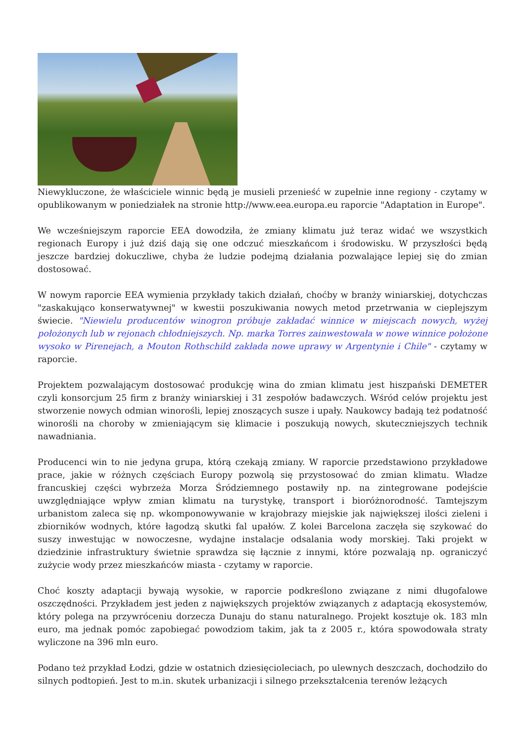Niewykluczone, że właściciele winnic będą je musieli przenieść w zupełnie inne regiony - czytamy w opublikowanym w poniedziałek na stronie http://www.eea.europa.eu raporcie "Adaptation in Europe".
We wcześniejszym raporcie EEA dowodziła, że zmiany klimatu już teraz widać we wszystkich regionach Europy i już dziś dają się one odczuć mieszkańcom i środowisku. W przyszłości będą jeszcze bardziej dokuczliwe, chyba że ludzie podejmą działania pozwalające lepiej się do zmian dostosować.
W nowym raporcie EEA wymienia przykłady takich działań, choćby w branży winiarskiej, dotychczas "zaskakująco konserwatywnej" w kwestii poszukiwania nowych metod przetrwania w cieplejszym świecie. "Niewielu producentów winogron próbuje zakładać winnice w miejscach nowych, wyżej położonych lub w rejonach chłodniejszych. Np. marka Torres zainwestowała w nowe winnice położone wysoko w Pirenejach, a Mouton Rothschild zakłada nowe uprawy w Argentynie i Chile" - czytamy w raporcie.
Projektem pozwalającym dostosować produkcję wina do zmian klimatu jest hiszpański DEMETER czyli konsorcjum 25 firm z branży winiarskiej i 31 zespołów badawczych. Wśród celów projektu jest stworzenie nowych odmian winorośli, lepiej znoszących susze i upały. Naukowcy badają też podatność winorośli na choroby w zmieniającym się klimacie i poszukują nowych, skuteczniejszych technik nawadniania.
Producenci win to nie jedyna grupa, którą czekają zmiany. W raporcie przedstawiono przykładowe prace, jakie w różnych częściach Europy pozwolą się przystosować do zmian klimatu. Władze francuskiej części wybrzeża Morza Śródziemnego postawiły np. na zintegrowane podejście uwzględniające wpływ zmian klimatu na turystykę, transport i bioróżnorodność. Tamtejszym urbanistom zaleca się np. wkomponowywanie w krajobrazy miejskie jak największej ilości zieleni i zbiorników wodnych, które łagodzą skutki fal upałów. Z kolei Barcelona zaczęła się szykować do suszy inwestując w nowoczesne, wydajne instalacje odsalania wody morskiej. Taki projekt w dziedzinie infrastruktury świetnie sprawdza się łącznie z innymi, które pozwalają np. ograniczyć zużycie wody przez mieszkańców miasta - czytamy w raporcie.
Choć koszty adaptacji bywają wysokie, w raporcie podkreślono związane z nimi długofalowe oszczędności. Przykładem jest jeden z największych projektów związanych z adaptacją ekosystemów, który polega na przywróceniu dorzecza Dunaju do stanu naturalnego. Projekt kosztuje ok. 183 mln euro, ma jednak pomóc zapobiegać powodziom takim, jak ta z 2005 r., która spowodowała straty wyliczone na 396 mln euro.
Podano też przykład Łodzi, gdzie w ostatnich dziesięcioleciach, po ulewnych deszczach, dochodziło do silnych podtopień. Jest to m.in. skutek urbanizacji i silnego przekształcenia terenów leżących